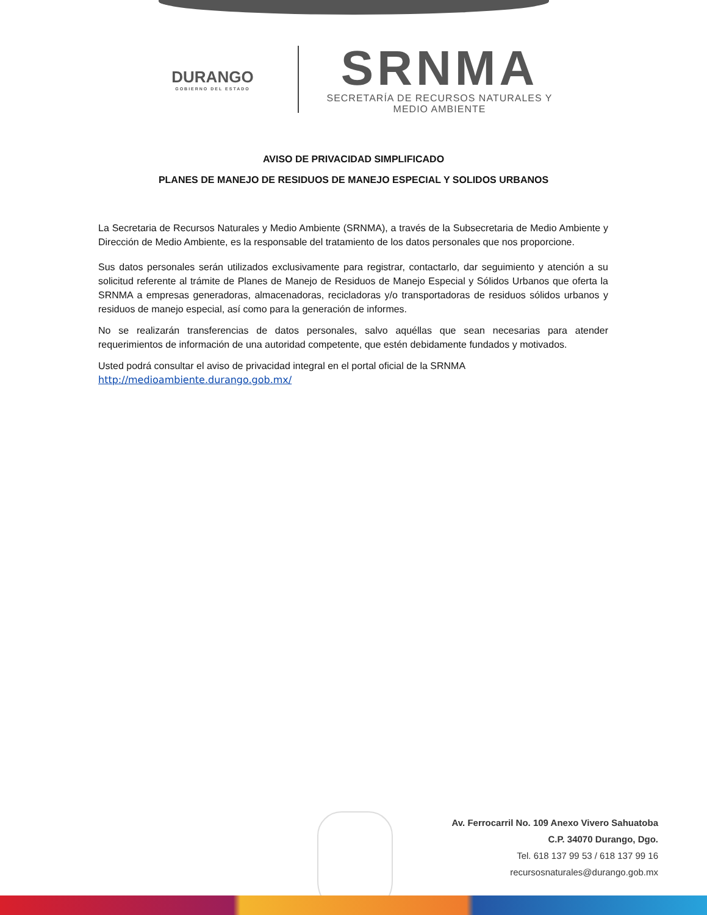DURANGO
GOBIERNO DEL ESTADO
SRNMA
SECRETARÍA DE RECURSOS NATURALES Y
MEDIO AMBIENTE
AVISO DE PRIVACIDAD SIMPLIFICADO
PLANES DE MANEJO DE RESIDUOS DE MANEJO ESPECIAL Y SOLIDOS URBANOS
La Secretaria de Recursos Naturales y Medio Ambiente (SRNMA), a través de la Subsecretaria de Medio Ambiente y Dirección de Medio Ambiente, es la responsable del tratamiento de los datos personales que nos proporcione.
Sus datos personales serán utilizados exclusivamente para registrar, contactarlo, dar seguimiento y atención a su solicitud referente al trámite de Planes de Manejo de Residuos de Manejo Especial y Sólidos Urbanos que oferta la SRNMA a empresas generadoras, almacenadoras, recicladoras y/o transportadoras de residuos sólidos urbanos y residuos de manejo especial, así como para la generación de informes.
No se realizarán transferencias de datos personales, salvo aquéllas que sean necesarias para atender requerimientos de información de una autoridad competente, que estén debidamente fundados y motivados.
Usted podrá consultar el aviso de privacidad integral en el portal oficial de la SRNMA
http://medioambiente.durango.gob.mx/
Av. Ferrocarril No. 109 Anexo Vivero Sahuatoba
C.P. 34070 Durango, Dgo.
Tel. 618 137 99 53 / 618 137 99 16
recursosnaturales@durango.gob.mx